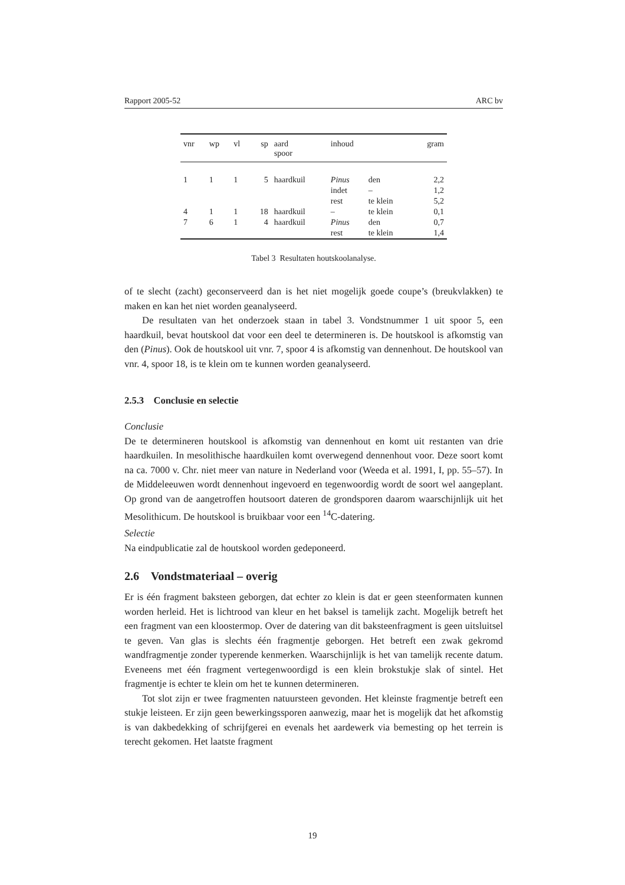Rapport 2005-52 ARC bv
| vnr | wp | vl | sp | aard spoor | inhoud | | gram |
| --- | --- | --- | --- | --- | --- | --- | --- |
| 1 | 1 | 1 | 5 | haardkuil | Pinus | den | 2,2 |
| | | | | | indet | – | 1,2 |
| | | | | | rest | te klein | 5,2 |
| 4 | 1 | 1 | 18 | haardkuil | – | te klein | 0,1 |
| 7 | 6 | 1 | 4 | haardkuil | Pinus | den | 0,7 |
| | | | | | rest | te klein | 1,4 |
Tabel 3 Resultaten houtskoolanalyse.
of te slecht (zacht) geconserveerd dan is het niet mogelijk goede coupe’s (breukvlakken) te maken en kan het niet worden geanalyseerd.
De resultaten van het onderzoek staan in tabel 3. Vondstnummer 1 uit spoor 5, een haardkuil, bevat houtskool dat voor een deel te determineren is. De houtskool is afkomstig van den (Pinus). Ook de houtskool uit vnr. 7, spoor 4 is afkomstig van dennenhout. De houtskool van vnr. 4, spoor 18, is te klein om te kunnen worden geanalyseerd.
2.5.3 Conclusie en selectie
Conclusie
De te determineren houtskool is afkomstig van dennenhout en komt uit restanten van drie haardkuilen. In mesolithische haardkuilen komt overwegend dennenhout voor. Deze soort komt na ca. 7000 v. Chr. niet meer van nature in Nederland voor (Weeda et al. 1991, I, pp. 55–57). In de Middeleeuwen wordt dennenhout ingevoerd en tegenwoordig wordt de soort wel aangeplant. Op grond van de aangetroffen houtsoort dateren de grondsporen daarom waarschijnlijk uit het Mesolithicum. De houtskool is bruikbaar voor een <sup>14</sup>C-datering.
Selectie
Na eindpublicatie zal de houtskool worden gedeponeerd.
2.6 Vondstmateriaal – overig
Er is één fragment baksteen geborgen, dat echter zo klein is dat er geen steenformaten kunnen worden herleid. Het is lichtrood van kleur en het baksel is tamelijk zacht. Mogelijk betreft het een fragment van een kloostermop. Over de datering van dit baksteenfragment is geen uitsluitsel te geven. Van glas is slechts één fragmentje geborgen. Het betreft een zwak gekromd wandfragmentje zonder typerende kenmerken. Waarschijnlijk is het van tamelijk recente datum. Eveneens met één fragment vertegenwoordigd is een klein brokstukje slak of sintel. Het fragmentje is echter te klein om het te kunnen determineren.
Tot slot zijn er twee fragmenten natuursteen gevonden. Het kleinste fragmentje betreft een stukje leisteen. Er zijn geen bewerkingssporen aanwezig, maar het is mogelijk dat het afkomstig is van dakbedekking of schrijfgerei en evenals het aardewerk via bemesting op het terrein is terecht gekomen. Het laatste fragment
19